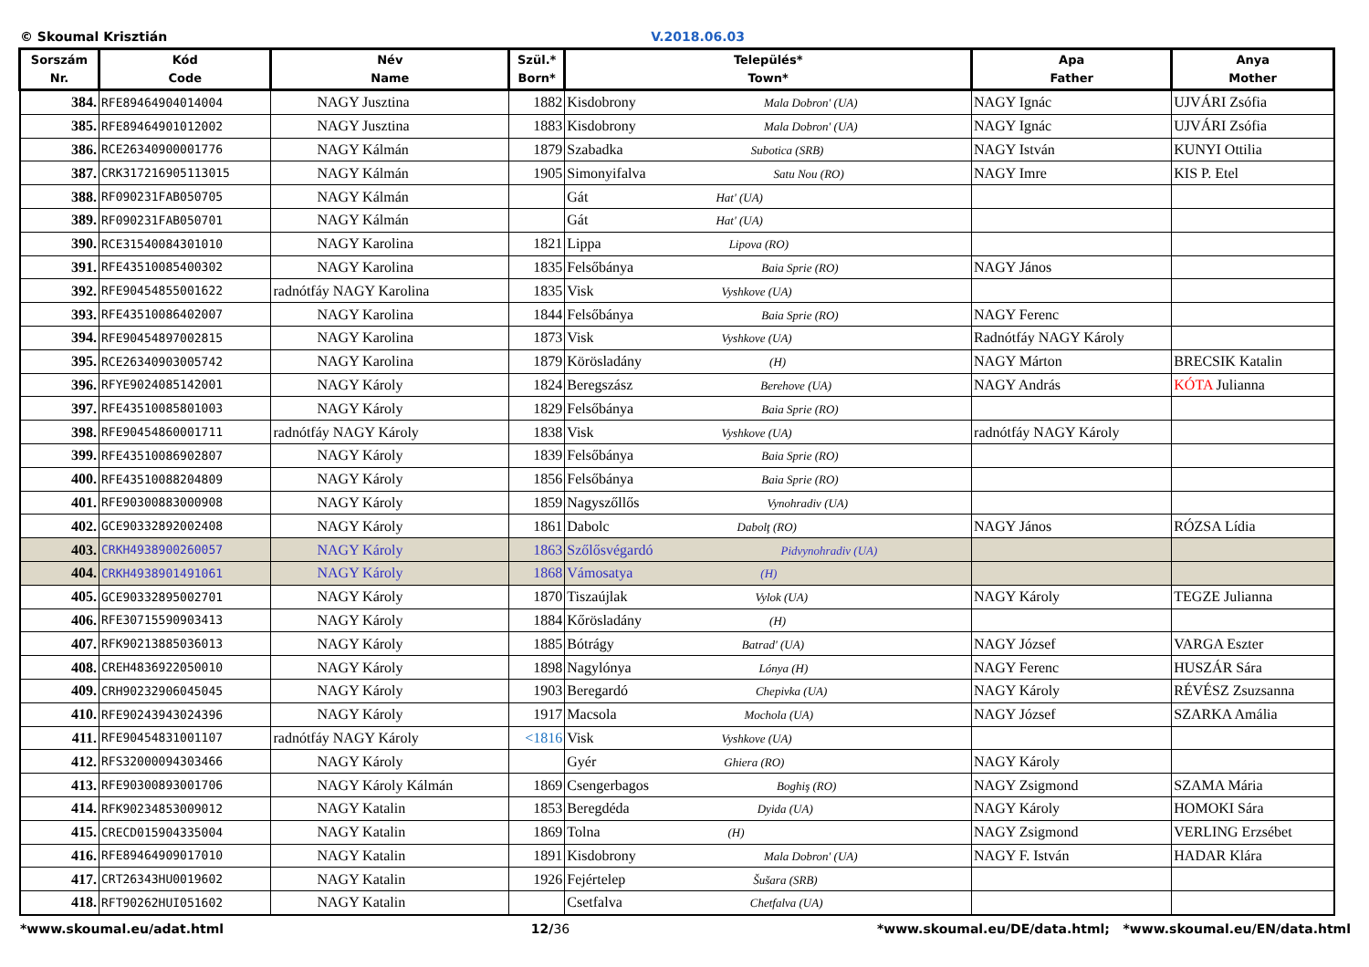© Skoumal Krisztián V.2018.06.03
| Sorszám Nr. | Kód Code | Név Name | Szül.* Born* | Település* Town* | Apa Father | Anya Mother |
| --- | --- | --- | --- | --- | --- | --- |
| 384. | RFE89464904014004 | NAGY Jusztina | 1882 | Kisdobrony Mala Dobron' (UA) | NAGY Ignác | UJVÁRI Zsófia |
| 385. | RFE89464901012002 | NAGY Jusztina | 1883 | Kisdobrony Mala Dobron' (UA) | NAGY Ignác | UJVÁRI Zsófia |
| 386. | RCE26340900001776 | NAGY Kálmán | 1879 | Szabadka Subotica (SRB) | NAGY István | KUNYI Ottilia |
| 387. | CRK317216905113015 | NAGY Kálmán | 1905 | Simonyifalva Satu Nou (RO) | NAGY Imre | KIS P. Etel |
| 388. | RF090231FAB050705 | NAGY Kálmán | | Gát Hat' (UA) | | |
| 389. | RF090231FAB050701 | NAGY Kálmán | | Gát Hat' (UA) | | |
| 390. | RCE31540084301010 | NAGY Karolina | 1821 | Lippa Lipova (RO) | | |
| 391. | RFE43510085400302 | NAGY Karolina | 1835 | Felsőbánya Baia Sprie (RO) | NAGY János | |
| 392. | RFE90454855001622 | radnótfáy NAGY Karolina | 1835 | Visk Vyshkove (UA) | | |
| 393. | RFE43510086402007 | NAGY Karolina | 1844 | Felsőbánya Baia Sprie (RO) | NAGY Ferenc | |
| 394. | RFE90454897002815 | NAGY Karolina | 1873 | Visk Vyshkove (UA) | Radnótfáy NAGY Károly | |
| 395. | RCE26340903005742 | NAGY Karolina | 1879 | Körösladány (H) | NAGY Márton | BRECSIK Katalin |
| 396. | RFYE9024085142001 | NAGY Károly | 1824 | Beregszász Berehove (UA) | NAGY András | KÓTA Julianna |
| 397. | RFE43510085801003 | NAGY Károly | 1829 | Felsőbánya Baia Sprie (RO) | | |
| 398. | RFE90454860001711 | radnótfáy NAGY Károly | 1838 | Visk Vyshkove (UA) | radnótfáy NAGY Károly | |
| 399. | RFE43510086902807 | NAGY Károly | 1839 | Felsőbánya Baia Sprie (RO) | | |
| 400. | RFE43510088204809 | NAGY Károly | 1856 | Felsőbánya Baia Sprie (RO) | | |
| 401. | RFE90300883000908 | NAGY Károly | 1859 | Nagyszőllős Vynohradiv (UA) | | |
| 402. | GCE90332892002408 | NAGY Károly | 1861 | Dabolc Dabolţ (RO) | NAGY János | RÓZSA Lídia |
| 403. | CRKH4938900260057 | NAGY Károly | 1863 | Szőlősvégardó Pidvynohradiv (UA) | | |
| 404. | CRKH4938901491061 | NAGY Károly | 1868 | Vámosatya (H) | | |
| 405. | GCE90332895002701 | NAGY Károly | 1870 | Tiszaújlak Vylok (UA) | NAGY Károly | TEGZE Julianna |
| 406. | RFE30715590903413 | NAGY Károly | 1884 | Kőrösladány (H) | | |
| 407. | RFK90213885036013 | NAGY Károly | 1885 | Bótrágy Batrad' (UA) | NAGY József | VARGA Eszter |
| 408. | CREH4836922050010 | NAGY Károly | 1898 | Nagylónya Lónya (H) | NAGY Ferenc | HUSZÁR Sára |
| 409. | CRH90232906045045 | NAGY Károly | 1903 | Beregardó Chepivka (UA) | NAGY Károly | RÉVÉSZ Zsuzsanna |
| 410. | RFE90243943024396 | NAGY Károly | 1917 | Macsola Mochola (UA) | NAGY József | SZARKA Amália |
| 411. | RFE90454831001107 | radnótfáy NAGY Károly | <1816 | Visk Vyshkove (UA) | | |
| 412. | RFS32000094303466 | NAGY Károly | | Gyér Ghiera (RO) | NAGY Károly | |
| 413. | RFE90300893001706 | NAGY Károly Kálmán | 1869 | Csengerbagos Boghiş (RO) | NAGY Zsigmond | SZAMA Mária |
| 414. | RFK90234853009012 | NAGY Katalin | 1853 | Beregdéda Dyida (UA) | NAGY Károly | HOMOKI Sára |
| 415. | CRECD015904335004 | NAGY Katalin | 1869 | Tolna (H) | NAGY Zsigmond | VERLING Erzsébet |
| 416. | RFE89464909017010 | NAGY Katalin | 1891 | Kisdobrony Mala Dobron' (UA) | NAGY F. István | HADAR Klára |
| 417. | CRT26343HU0019602 | NAGY Katalin | 1926 | Fejértelep Šušara (SRB) | | |
| 418. | RFT90262HUI051602 | NAGY Katalin | | Csetfalva Chetfalva (UA) | | |
*www.skoumal.eu/adat.html 12/36 *www.skoumal.eu/DE/data.html; *www.skoumal.eu/EN/data.html